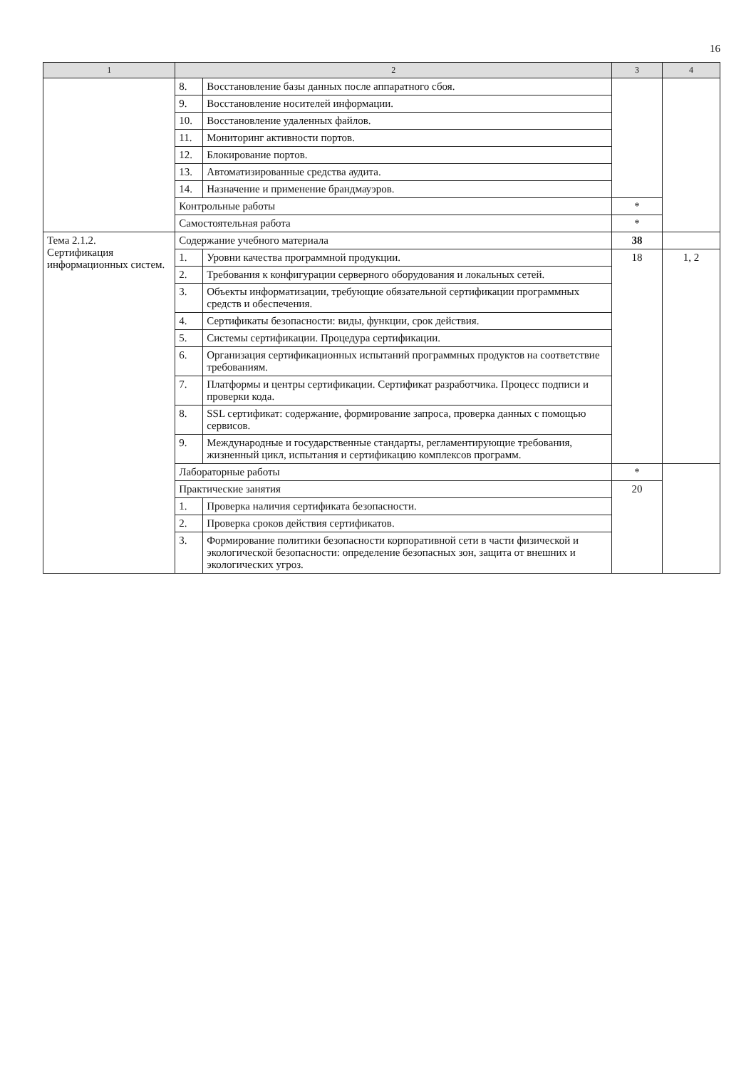16
| 1 | 2 | | 3 | 4 |
| --- | --- | --- | --- | --- |
| | 8. | Восстановление базы данных после аппаратного сбоя. | | |
| | 9. | Восстановление носителей информации. | | |
| | 10. | Восстановление удаленных файлов. | | |
| | 11. | Мониторинг активности портов. | | |
| | 12. | Блокирование портов. | | |
| | 13. | Автоматизированные средства аудита. | | |
| | 14. | Назначение и применение брандмауэров. | | |
| | Контрольные работы | | * | |
| | Самостоятельная работа | | * | |
| Тема 2.1.2. Сертификация информационных систем. | Содержание учебного материала | | 38 | |
| | 1. | Уровни качества программной продукции. | 18 | 1, 2 |
| | 2. | Требования к конфигурации серверного оборудования и локальных сетей. | | |
| | 3. | Объекты информатизации, требующие обязательной сертификации программных средств и обеспечения. | | |
| | 4. | Сертификаты безопасности: виды, функции, срок действия. | | |
| | 5. | Системы сертификации. Процедура сертификации. | | |
| | 6. | Организация сертификационных испытаний программных продуктов на соответствие требованиям. | | |
| | 7. | Платформы и центры сертификации. Сертификат разработчика. Процесс подписи и проверки кода. | | |
| | 8. | SSL сертификат: содержание, формирование запроса, проверка данных с помощью сервисов. | | |
| | 9. | Международные и государственные стандарты, регламентирующие требования, жизненный цикл, испытания и сертификацию комплексов программ. | | |
| | Лабораторные работы | | * | |
| | Практические занятия | | 20 | |
| | 1. | Проверка наличия сертификата безопасности. | | |
| | 2. | Проверка сроков действия сертификатов. | | |
| | 3. | Формирование политики безопасности корпоративной сети в части физической и экологической безопасности: определение безопасных зон, защита от внешних и экологических угроз. | | |